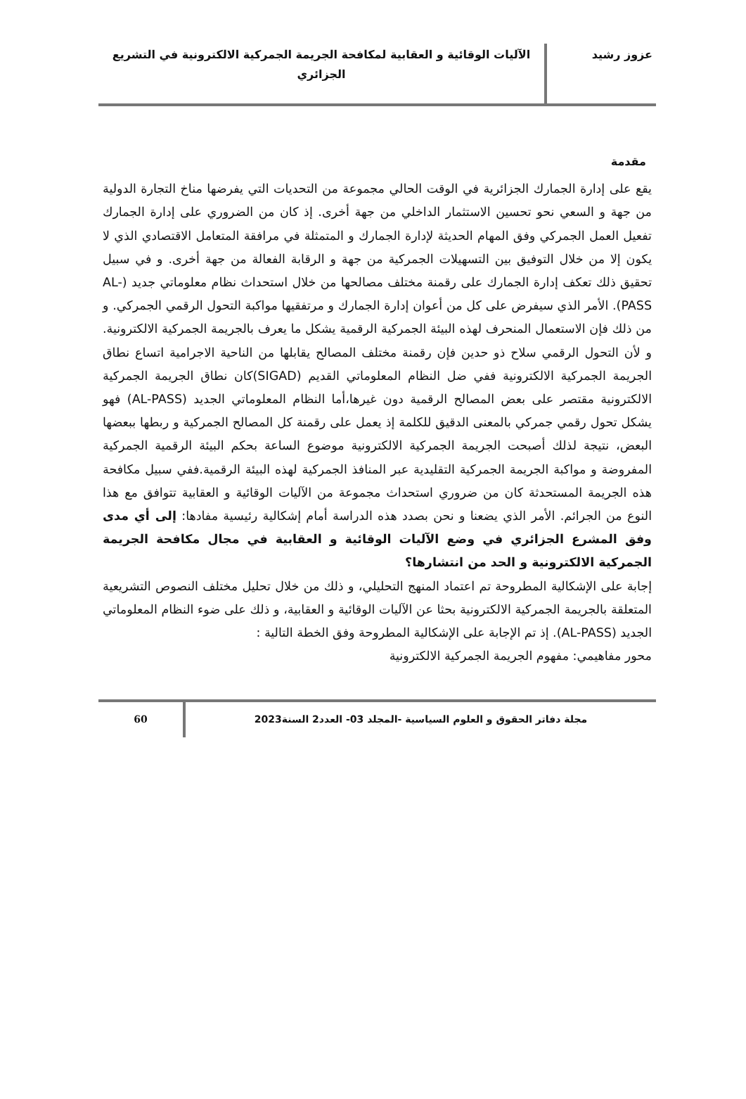عزوز رشيد
الآليات الوقائية و العقابية لمكافحة الجريمة الجمركية الالكترونية في التشريع الجزائري
مقدمة
يقع على إدارة الجمارك الجزائرية في الوقت الحالي مجموعة من التحديات التي يفرضها مناخ التجارة الدولية من جهة و السعي نحو تحسين الاستثمار الداخلي من جهة أخرى. إذ كان من الضروري على إدارة الجمارك تفعيل العمل الجمركي وفق المهام الحديثة لإدارة الجمارك و المتمثلة في مرافقة المتعامل الاقتصادي الذي لا يكون إلا من خلال التوفيق بين التسهيلات الجمركية من جهة و الرقابة الفعالة من جهة أخرى. و في سبيل تحقيق ذلك تعكف إدارة الجمارك على رقمنة مختلف مصالحها من خلال استحداث نظام معلوماتي جديد (AL-PASS). الأمر الذي سيفرض على كل من أعوان إدارة الجمارك و مرتفقيها مواكبة التحول الرقمي الجمركي. و من ذلك فإن الاستعمال المنحرف لهذه البيئة الجمركية الرقمية يشكل ما يعرف بالجريمة الجمركية الالكترونية. و لأن التحول الرقمي سلاح ذو حدين فإن رقمنة مختلف المصالح يقابلها من الناحية الاجرامية اتساع نطاق الجريمة الجمركية الالكترونية ففي ضل النظام المعلوماتي القديم (SIGAD)كان نطاق الجريمة الجمركية الالكترونية مقتصر على بعض المصالح الرقمية دون غيرها،أما النظام المعلوماتي الجديد (AL-PASS) فهو يشكل تحول رقمي جمركي بالمعنى الدقيق للكلمة إذ يعمل على رقمنة كل المصالح الجمركية و ربطها ببعضها البعض، نتيجة لذلك أصبحت الجريمة الجمركية الالكترونية موضوع الساعة بحكم البيئة الرقمية الجمركية المفروضة و مواكبة الجريمة الجمركية التقليدية عبر المنافذ الجمركية لهذه البيئة الرقمية.ففي سبيل مكافحة هذه الجريمة المستحدثة كان من ضروري استحداث مجموعة من الآليات الوقائية و العقابية تتوافق مع هذا النوع من الجرائم. الأمر الذي يضعنا و نحن بصدد هذه الدراسة أمام إشكالية رئيسية مفادها: إلى أي مدى وفق المشرع الجزائري في وضع الآليات الوقائية و العقابية في مجال مكافحة الجريمة الجمركية الالكترونية و الحد من انتشارها؟
إجابة على الإشكالية المطروحة تم اعتماد المنهج التحليلي، و ذلك من خلال تحليل مختلف النصوص التشريعية المتعلقة بالجريمة الجمركية الالكترونية بحثا عن الآليات الوقائية و العقابية، و ذلك على ضوء النظام المعلوماتي الجديد (AL-PASS). إذ تم الإجابة على الإشكالية المطروحة وفق الخطة التالية :
محور مفاهيمي: مفهوم الجريمة الجمركية الالكترونية
مجلة دفاتر الحقوق و العلوم السياسية -المجلد 03- العدد2 السنة2023
60